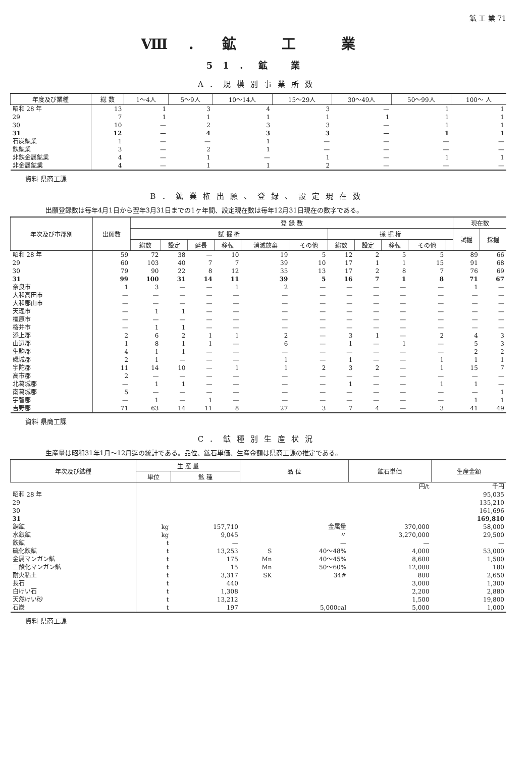鉱 工 業 71
Ⅷ．鉱 工 業
51．鉱 業
A．規模別事業所数
| 年度及び業種 | 総 数 | 1～4人 | 5～9人 | 10～14人 | 15～29人 | 30～49人 | 50～99人 | 100～ 人 |
| --- | --- | --- | --- | --- | --- | --- | --- | --- |
| 昭和 28 年 | 13 | 1 | 3 | 4 | 3 | — | 1 | 1 |
| 29 | 7 | 1 | 1 | 1 | 1 | 1 | 1 | 1 |
| 30 | 10 | — | 2 | 3 | 3 | — | 1 | 1 |
| 31 | 12 | — | 4 | 3 | 3 | — | 1 | 1 |
| 石炭鉱業 | 1 | — | — | 1 | — | — | — | — |
| 鉄鉱業 | 3 | — | 2 | 1 | — | — | — | — |
| 非鉄金属鉱業 | 4 | — | 1 | — | 1 | — | 1 | 1 |
| 非金属鉱業 | 4 | — | 1 | 1 | 2 | — | — | — |
資料 県商工課
B．鉱業権出願、登録、設定現在数
出願登録数は毎年4月1日から翌年3月31日までの1ヶ年間、設定現在数は毎年12月31日現在の数字である。
| 年次及び市郡別 | 出願数 | 登 録 数 | | | | | | | | | | | 現在数 | |
| --- | --- | --- | --- | --- | --- | --- | --- | --- | --- | --- | --- | --- | --- | --- |
| | | 試 掘 権 | | | | | | 採 掘 権 | | | | | 試掘 | 採掘 |
| | | 総数 | 設定 | 延長 | 移転 | 消滅放棄 | その他 | 総数 | 設定 | 移転 | その他 | | | |
| 昭和 28 年 | 59 | 72 | 38 | — | 10 | 19 | 5 | 12 | 2 | 5 | 5 | | 89 | 66 |
| 29 | 60 | 103 | 40 | 7 | 7 | 39 | 10 | 17 | 1 | 1 | 15 | | 91 | 68 |
| 30 | 79 | 90 | 22 | 8 | 12 | 35 | 13 | 17 | 2 | 8 | 7 | | 76 | 69 |
| 31 | 99 | 100 | 31 | 14 | 11 | 39 | 5 | 16 | 7 | 1 | 8 | | 71 | 67 |
| 奈良市 | 1 | 3 | — | — | 1 | 2 | — | — | — | — | — | | 1 | — |
| 大和高田市 | — | — | — | — | — | — | — | — | — | — | — | | — | — |
| 大和郡山市 | — | — | — | — | — | — | — | — | — | — | — | | — | — |
| 天理市 | — | 1 | 1 | — | — | — | — | — | — | — | — | | — | — |
| 橿原市 | — | — | — | — | — | — | — | — | — | — | — | | — | — |
| 桜井市 | — | 1 | 1 | — | — | — | — | — | — | — | — | | — | — |
| 添上郡 | 2 | 6 | 2 | 1 | 1 | 2 | — | 3 | 1 | — | 2 | | 4 | 3 |
| 山辺郡 | 1 | 8 | 1 | 1 | — | 6 | — | 1 | — | 1 | — | | 5 | 3 |
| 生駒郡 | 4 | 1 | 1 | — | — | — | — | — | — | — | — | | 2 | 2 |
| 磯城郡 | 2 | 1 | — | — | — | 1 | — | 1 | — | — | 1 | | 1 | 1 |
| 宇陀郡 | 11 | 14 | 10 | — | 1 | 1 | 2 | 3 | 2 | — | 1 | | 15 | 7 |
| 高市郡 | 2 | — | — | — | — | — | — | — | — | — | — | | — | — |
| 北葛城郡 | — | 1 | 1 | — | — | — | — | 1 | — | — | 1 | | 1 | — |
| 南葛城郡 | 5 | — | — | — | — | — | — | — | — | — | — | | — | 1 |
| 宇智郡 | — | 1 | — | 1 | — | — | — | — | — | — | — | | 1 | 1 |
| 吉野郡 | 71 | 63 | 14 | 11 | 8 | 27 | 3 | 7 | 4 | — | 3 | | 41 | 49 |
資料 県商工課
C．鉱種別生産状況
生産量は昭和31年1月～12月迄の統計である。品位、鉱石単価、生産金額は県商工課の推定である。
| 年次及び鉱種 | 生 産 量 | | 品 位 | | 鉱石単価 | 生産金額 |
| --- | --- | --- | --- | --- | --- | --- |
| | 単位 | 鉱 種 | | | | |
| | | | | | 円/t | 千円 |
| 昭和 28 年 | | | | | | 95,035 |
| 29 | | | | | | 135,210 |
| 30 | | | | | | 161,696 |
| 31 | | | | | | 169,810 |
| 銅鉱 | kg | 157,710 | 金属量 | | 370,000 | 58,000 |
| 水銀鉱 | kg | 9,045 | 〃 | | 3,270,000 | 29,500 |
| 鉄鉱 | t | — | — | | — | — |
| 硫化鉄鉱 | t | 13,253 | S | 40～48% | 4,000 | 53,000 |
| 金属マンガン鉱 | t | 175 | Mn | 40～45% | 8,600 | 1,500 |
| 二酸化マンガン鉱 | t | 15 | Mn | 50～60% | 12,000 | 180 |
| 耐火粘土 | t | 3,317 | SK | 34# | 800 | 2,650 |
| 長石 | t | 440 | | | 3,000 | 1,300 |
| 白けい石 | t | 1,308 | | | 2,200 | 2,880 |
| 天然けい砂 | t | 13,212 | | | 1,500 | 19,800 |
| 石炭 | t | 197 | | 5,000cal | 5,000 | 1,000 |
資料 県商工課